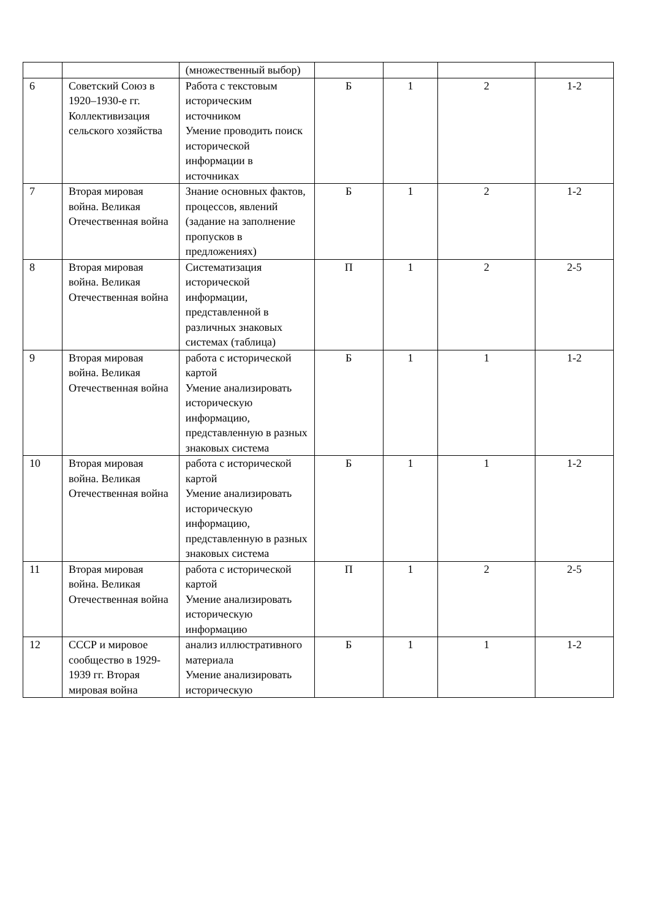| | | (множественный выбор) | | | | |
| 6 | Советский Союз в 1920–1930-е гг. Коллективизация сельского хозяйства | Работа с текстовым историческим источником Умение проводить поиск исторической информации в источниках | Б | 1 | 2 | 1-2 |
| 7 | Вторая мировая война. Великая Отечественная война | Знание основных фактов, процессов, явлений (задание на заполнение пропусков в предложениях) | Б | 1 | 2 | 1-2 |
| 8 | Вторая мировая война. Великая Отечественная война | Систематизация исторической информации, представленной в различных знаковых системах (таблица) | П | 1 | 2 | 2-5 |
| 9 | Вторая мировая война. Великая Отечественная война | работа с исторической картой Умение анализировать историческую информацию, представленную в разных знаковых система | Б | 1 | 1 | 1-2 |
| 10 | Вторая мировая война. Великая Отечественная война | работа с исторической картой Умение анализировать историческую информацию, представленную в разных знаковых система | Б | 1 | 1 | 1-2 |
| 11 | Вторая мировая война. Великая Отечественная война | работа с исторической картой Умение анализировать историческую информацию | П | 1 | 2 | 2-5 |
| 12 | СССР и мировое сообщество в 1929-1939 гг. Вторая мировая война | анализ иллюстративного материала Умение анализировать историческую | Б | 1 | 1 | 1-2 |